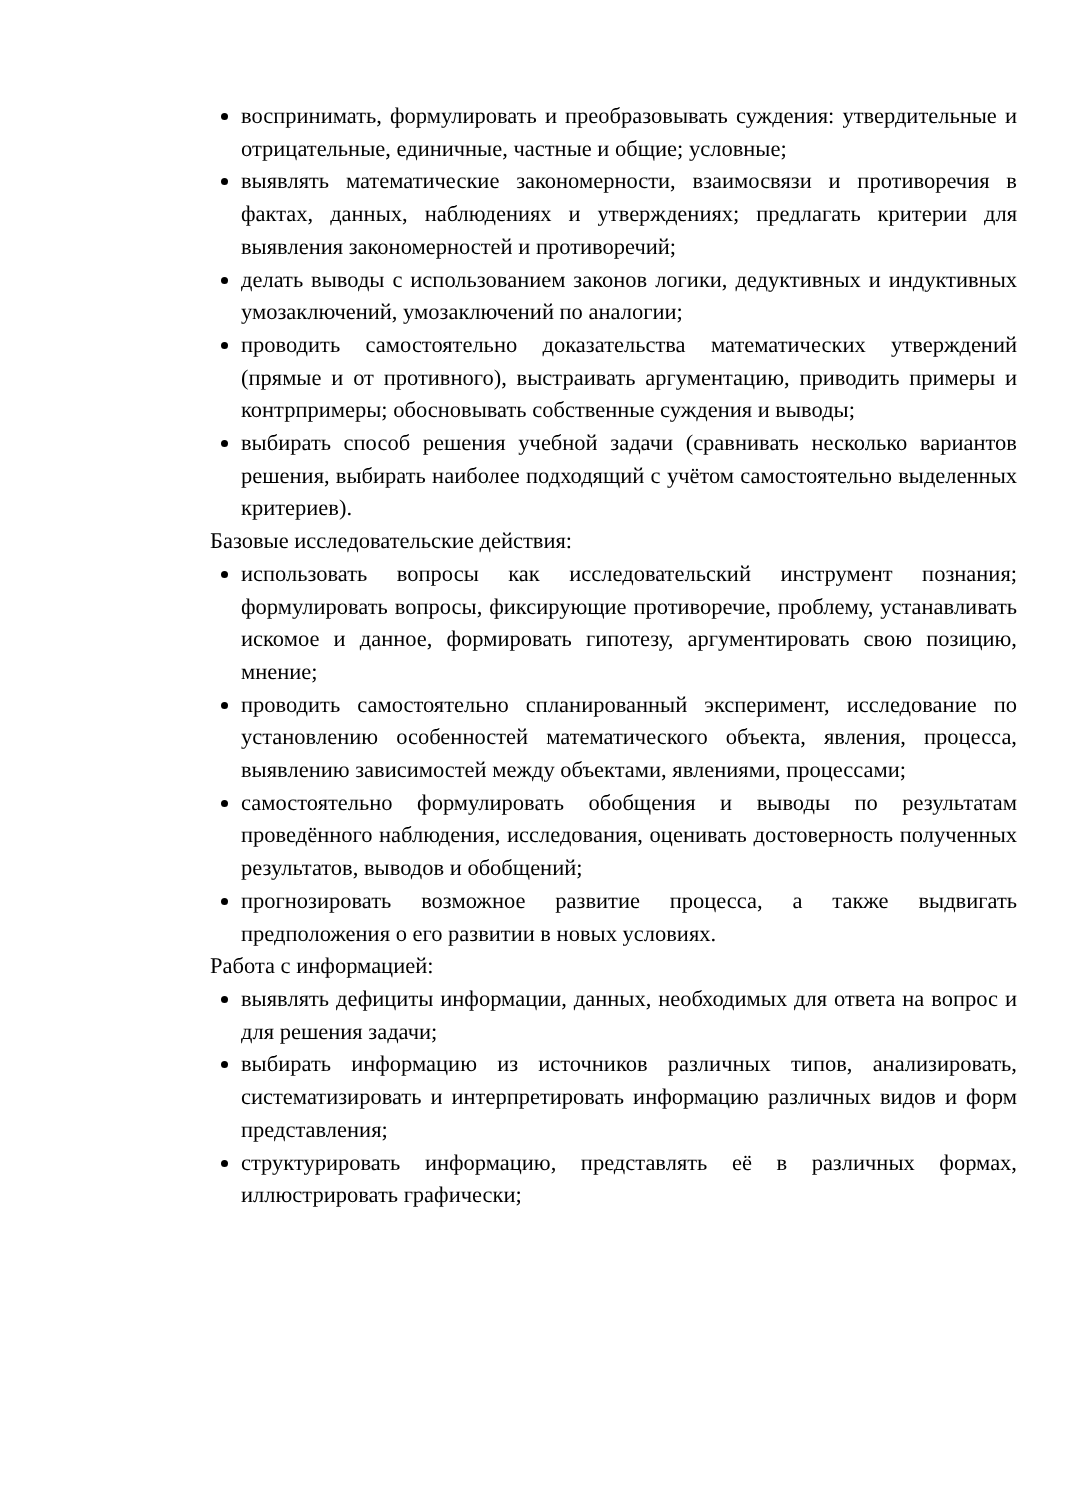воспринимать, формулировать и преобразовывать суждения: утвердительные и отрицательные, единичные, частные и общие; условные;
выявлять математические закономерности, взаимосвязи и противоречия в фактах, данных, наблюдениях и утверждениях; предлагать критерии для выявления закономерностей и противоречий;
делать выводы с использованием законов логики, дедуктивных и индуктивных умозаключений, умозаключений по аналогии;
проводить самостоятельно доказательства математических утверждений (прямые и от противного), выстраивать аргументацию, приводить примеры и контрпримеры; обосновывать собственные суждения и выводы;
выбирать способ решения учебной задачи (сравнивать несколько вариантов решения, выбирать наиболее подходящий с учётом самостоятельно выделенных критериев).
Базовые исследовательские действия:
использовать вопросы как исследовательский инструмент познания; формулировать вопросы, фиксирующие противоречие, проблему, устанавливать искомое и данное, формировать гипотезу, аргументировать свою позицию, мнение;
проводить самостоятельно спланированный эксперимент, исследование по установлению особенностей математического объекта, явления, процесса, выявлению зависимостей между объектами, явлениями, процессами;
самостоятельно формулировать обобщения и выводы по результатам проведённого наблюдения, исследования, оценивать достоверность полученных результатов, выводов и обобщений;
прогнозировать возможное развитие процесса, а также выдвигать предположения о его развитии в новых условиях.
Работа с информацией:
выявлять дефициты информации, данных, необходимых для ответа на вопрос и для решения задачи;
выбирать информацию из источников различных типов, анализировать, систематизировать и интерпретировать информацию различных видов и форм представления;
структурировать информацию, представлять её в различных формах, иллюстрировать графически;